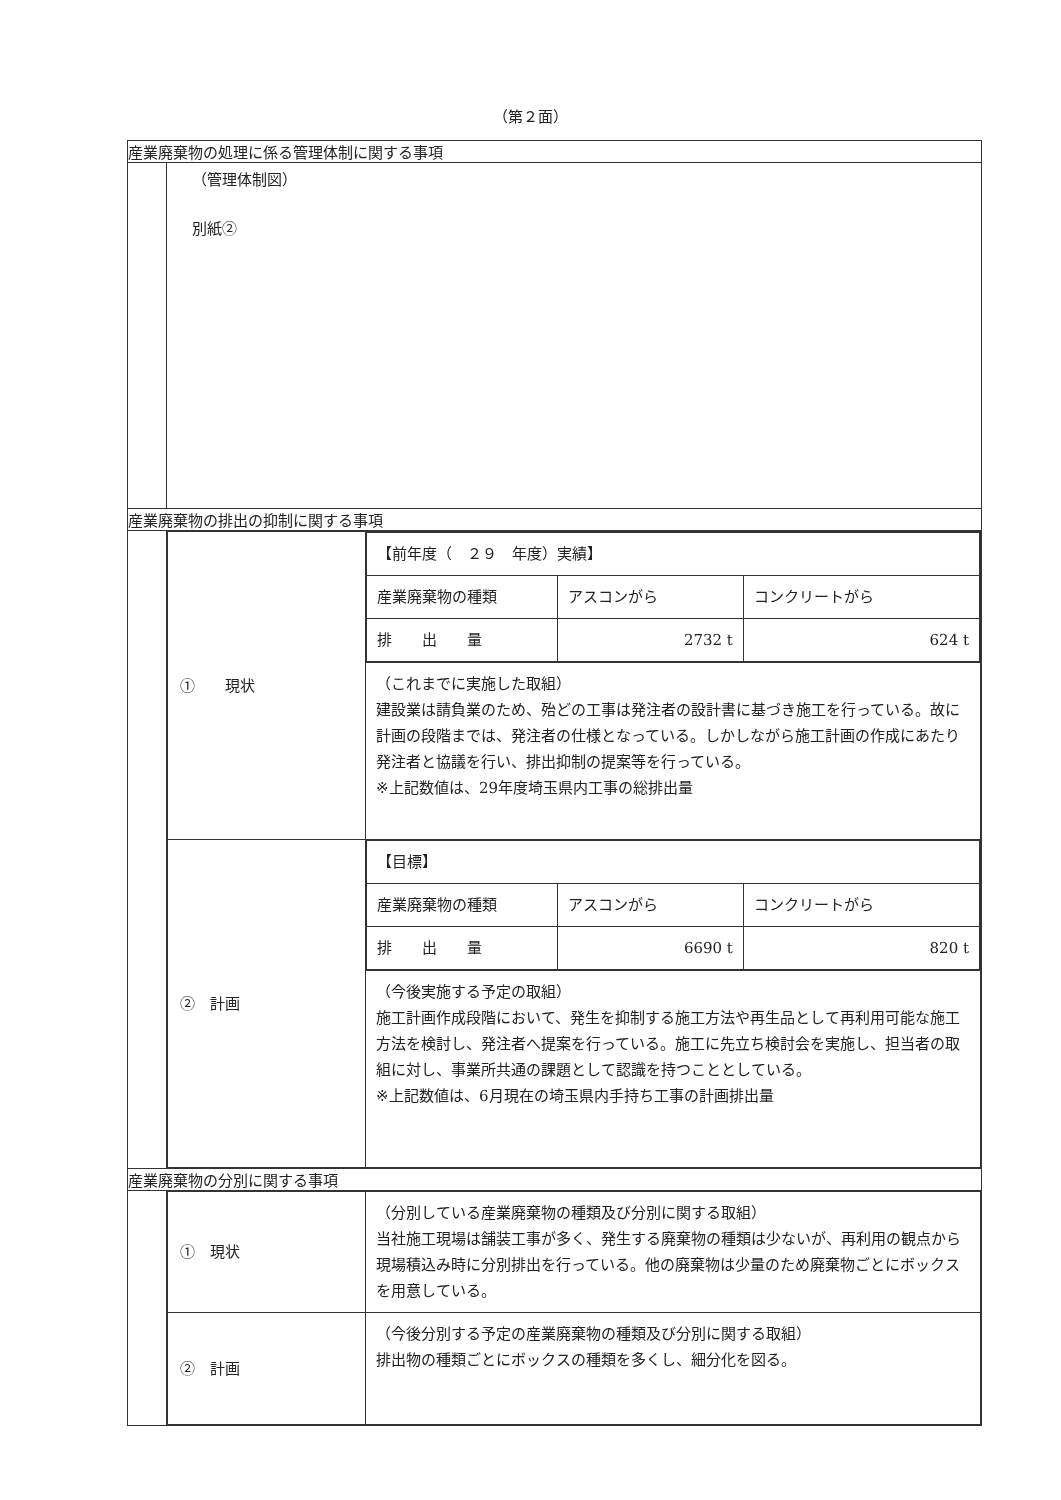（第２面）
| 産業廃棄物の処理に係る管理体制に関する事項 | |
| | （管理体制図） 別紙② |
| 産業廃棄物の排出の抑制に関する事項 | |
| | / ① 現状 / / 【前年度（ ２９ 年度）実績】 / / / / 産業廃棄物の種類 / アスコンがら / コンクリートがら / / 排 出 量 / 2732 t / 624 t / / / / （これまでに実施した取組） 建設業は請負業のため、殆どの工事は発注者の設計書に基づき施工を行っている。故に計画の段階までは、発注者の仕様となっている。しかしながら施工計画の作成にあたり発注者と協議を行い、排出抑制の提案等を行っている。 ※上記数値は、29年度埼玉県内工事の総排出量 / / ② 計画 / / 【目標】 / / / / 産業廃棄物の種類 / アスコンがら / コンクリートがら / / 排 出 量 / 6690 t / 820 t / / / / （今後実施する予定の取組） 施工計画作成段階において、発生を抑制する施工方法や再生品として再利用可能な施工方法を検討し、発注者へ提案を行っている。施工に先立ち検討会を実施し、担当者の取組に対し、事業所共通の課題として認識を持つこととしている。 ※上記数値は、6月現在の埼玉県内手持ち工事の計画排出量 / |
| 産業廃棄物の分別に関する事項 | |
| | / ① 現状 / （分別している産業廃棄物の種類及び分別に関する取組） 当社施工現場は舗装工事が多く、発生する廃棄物の種類は少ないが、再利用の観点から現場積込み時に分別排出を行っている。他の廃棄物は少量のため廃棄物ごとにボックスを用意している。 / / ② 計画 / （今後分別する予定の産業廃棄物の種類及び分別に関する取組） 排出物の種類ごとにボックスの種類を多くし、細分化を図る。 / |